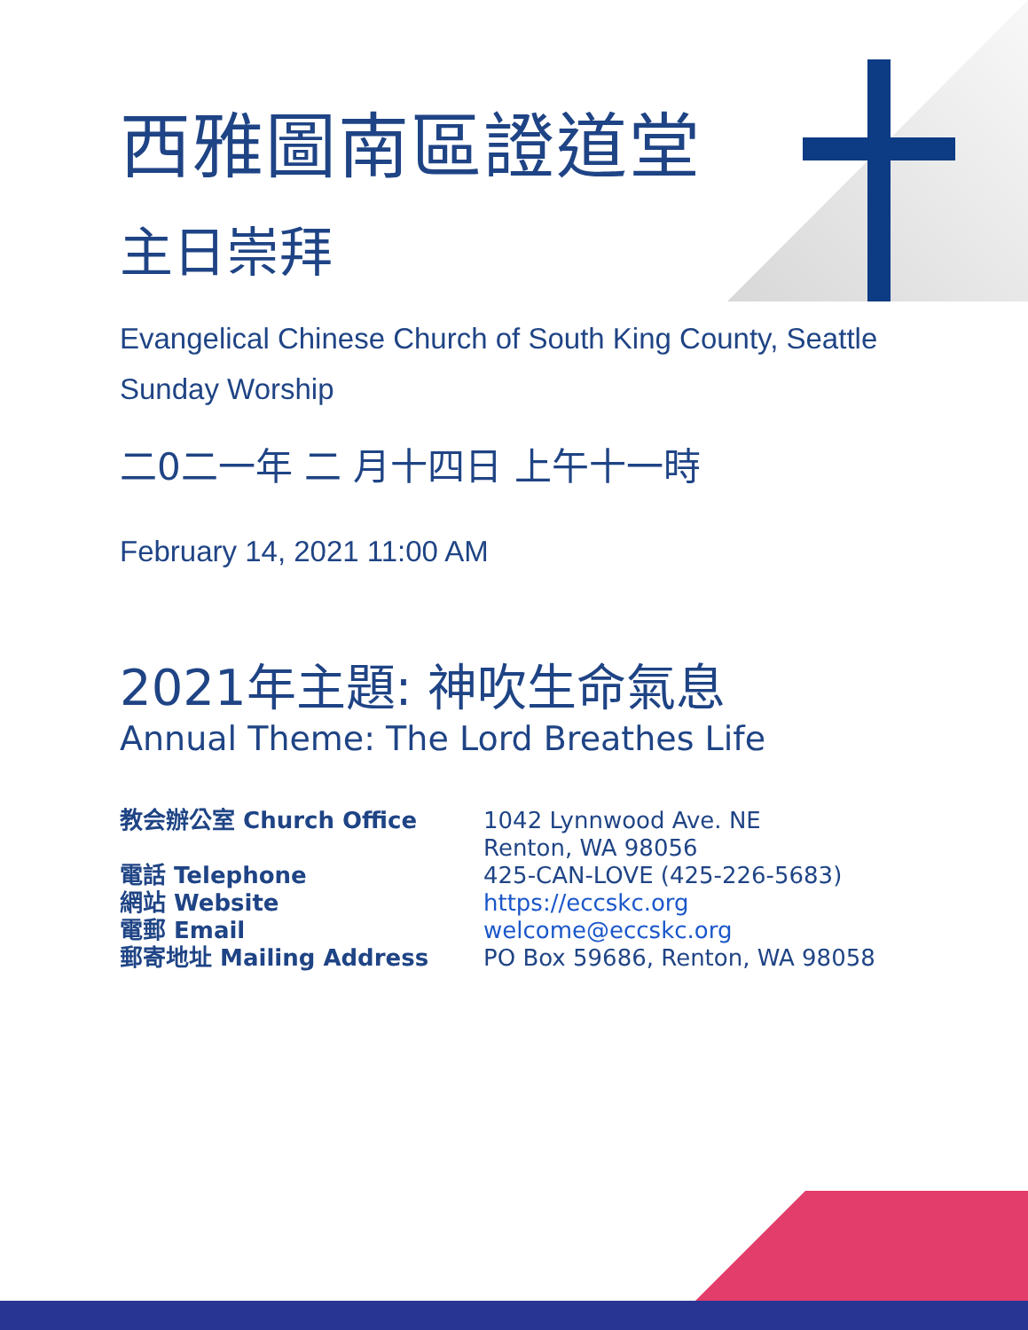西雅圖南區證道堂
主日崇拜
Evangelical Chinese Church of South King County, Seattle
Sunday Worship
二0二一年 二 月十四日 上午十一時
February 14, 2021 11:00 AM
2021年主題: 神吹生命氣息
Annual Theme: The Lord Breathes Life
| 教会辦公室 Church Office | 1042 Lynnwood Ave. NE Renton, WA 98056 |
| 電話 Telephone | 425-CAN-LOVE (425-226-5683) |
| 網站 Website | https://eccskc.org |
| 電郵 Email | welcome@eccskc.org |
| 郵寄地址 Mailing Address | PO Box 59686, Renton, WA 98058 |